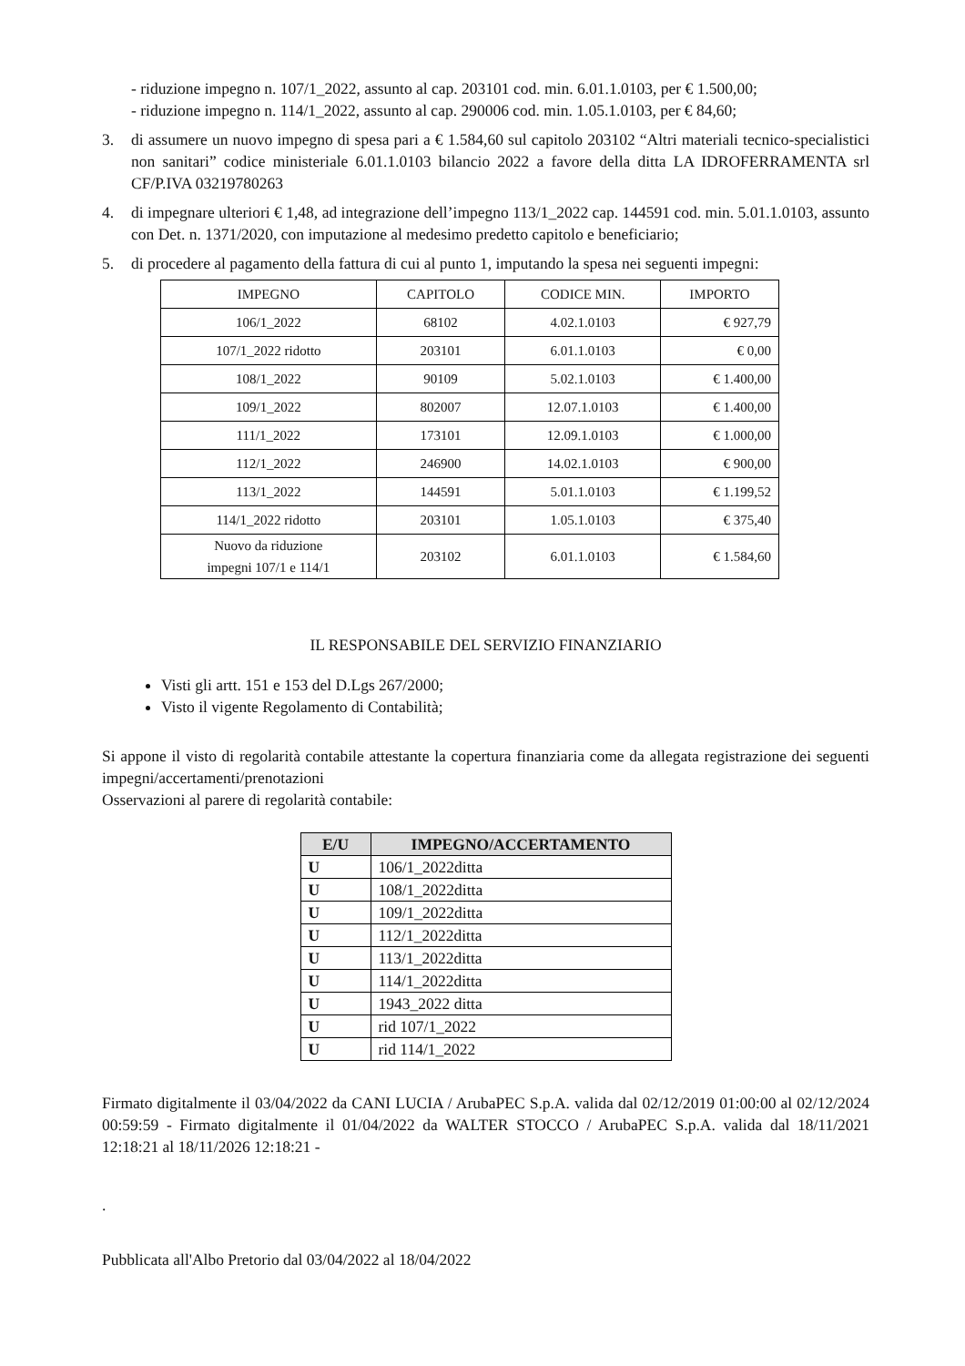- riduzione impegno n. 107/1_2022, assunto al cap. 203101 cod. min. 6.01.1.0103, per € 1.500,00;
- riduzione impegno n. 114/1_2022, assunto al cap. 290006 cod. min. 1.05.1.0103, per € 84,60;
3. di assumere un nuovo impegno di spesa pari a € 1.584,60 sul capitolo 203102 “Altri materiali tecnico-specialistici non sanitari” codice ministeriale 6.01.1.0103 bilancio 2022 a favore della ditta LA IDROFERRAMENTA srl CF/P.IVA 03219780263
4. di impegnare ulteriori € 1,48, ad integrazione dell’impegno 113/1_2022 cap. 144591 cod. min. 5.01.1.0103, assunto con Det. n. 1371/2020, con imputazione al medesimo predetto capitolo e beneficiario;
5. di procedere al pagamento della fattura di cui al punto 1, imputando la spesa nei seguenti impegni:
| IMPEGNO | CAPITOLO | CODICE MIN. | IMPORTO |
| --- | --- | --- | --- |
| 106/1_2022 | 68102 | 4.02.1.0103 | € 927,79 |
| 107/1_2022 ridotto | 203101 | 6.01.1.0103 | € 0,00 |
| 108/1_2022 | 90109 | 5.02.1.0103 | € 1.400,00 |
| 109/1_2022 | 802007 | 12.07.1.0103 | € 1.400,00 |
| 111/1_2022 | 173101 | 12.09.1.0103 | € 1.000,00 |
| 112/1_2022 | 246900 | 14.02.1.0103 | € 900,00 |
| 113/1_2022 | 144591 | 5.01.1.0103 | € 1.199,52 |
| 114/1_2022 ridotto | 203101 | 1.05.1.0103 | € 375,40 |
| Nuovo da riduzione impegni 107/1 e 114/1 | 203102 | 6.01.1.0103 | € 1.584,60 |
IL RESPONSABILE DEL SERVIZIO FINANZIARIO
Visti gli artt. 151 e 153 del D.Lgs 267/2000;
Visto il vigente Regolamento di Contabilità;
Si appone il visto di regolarità contabile attestante la copertura finanziaria come da allegata registrazione dei seguenti impegni/accertamenti/prenotazioni
Osservazioni al parere di regolarità contabile:
| E/U | IMPEGNO/ACCERTAMENTO |
| --- | --- |
| U | 106/1_2022ditta |
| U | 108/1_2022ditta |
| U | 109/1_2022ditta |
| U | 112/1_2022ditta |
| U | 113/1_2022ditta |
| U | 114/1_2022ditta |
| U | 1943_2022 ditta |
| U | rid 107/1_2022 |
| U | rid 114/1_2022 |
Firmato digitalmente il 03/04/2022 da CANI LUCIA / ArubaPEC S.p.A. valida dal 02/12/2019 01:00:00 al 02/12/2024 00:59:59 - Firmato digitalmente il 01/04/2022 da WALTER STOCCO / ArubaPEC S.p.A. valida dal 18/11/2021 12:18:21 al 18/11/2026 12:18:21 -
.
Pubblicata all'Albo Pretorio dal 03/04/2022 al 18/04/2022